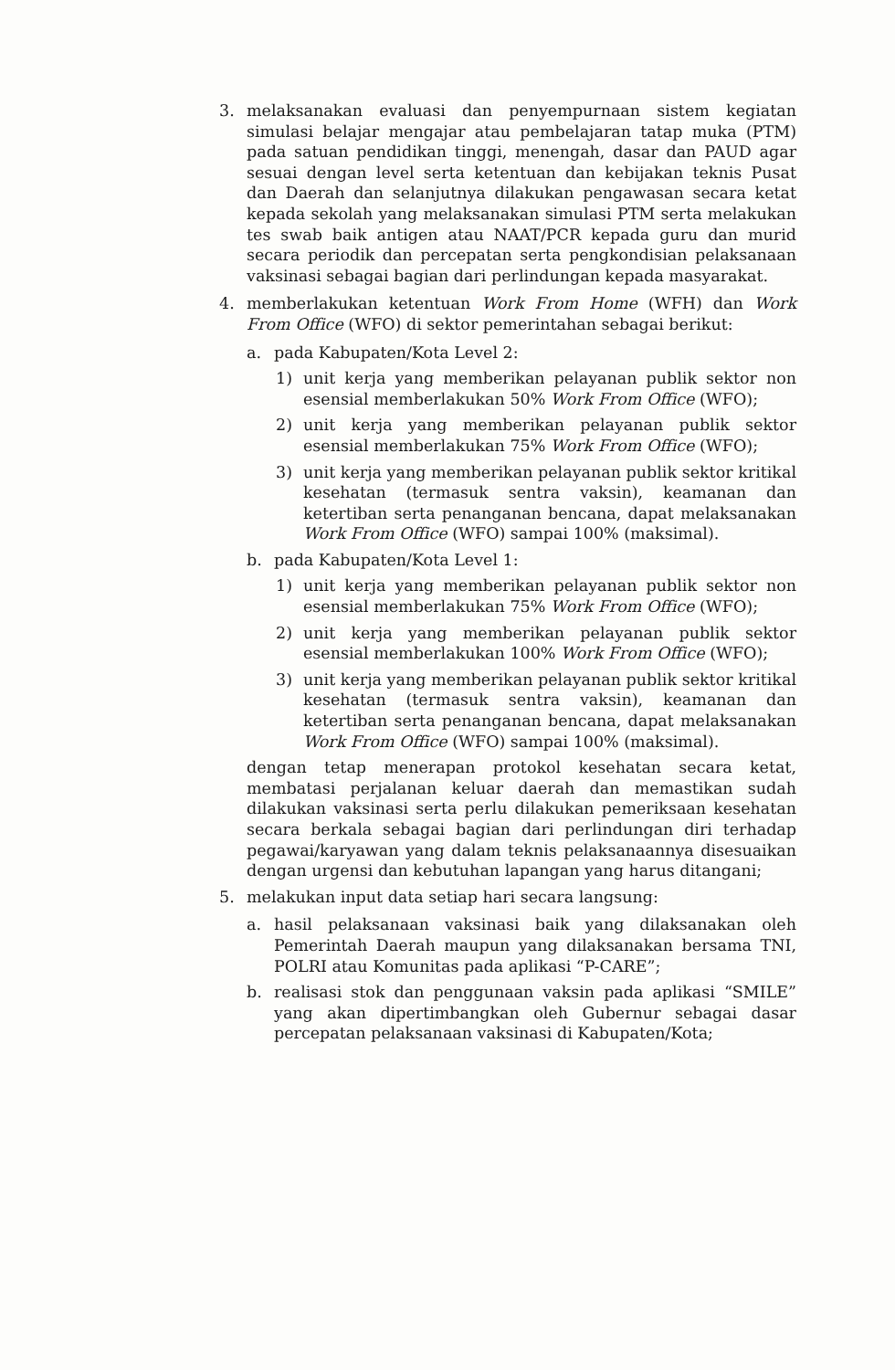3. melaksanakan evaluasi dan penyempurnaan sistem kegiatan simulasi belajar mengajar atau pembelajaran tatap muka (PTM) pada satuan pendidikan tinggi, menengah, dasar dan PAUD agar sesuai dengan level serta ketentuan dan kebijakan teknis Pusat dan Daerah dan selanjutnya dilakukan pengawasan secara ketat kepada sekolah yang melaksanakan simulasi PTM serta melakukan tes swab baik antigen atau NAAT/PCR kepada guru dan murid secara periodik dan percepatan serta pengkondisian pelaksanaan vaksinasi sebagai bagian dari perlindungan kepada masyarakat.
4. memberlakukan ketentuan Work From Home (WFH) dan Work From Office (WFO) di sektor pemerintahan sebagai berikut:
a. pada Kabupaten/Kota Level 2:
1) unit kerja yang memberikan pelayanan publik sektor non esensial memberlakukan 50% Work From Office (WFO);
2) unit kerja yang memberikan pelayanan publik sektor esensial memberlakukan 75% Work From Office (WFO);
3) unit kerja yang memberikan pelayanan publik sektor kritikal kesehatan (termasuk sentra vaksin), keamanan dan ketertiban serta penanganan bencana, dapat melaksanakan Work From Office (WFO) sampai 100% (maksimal).
b. pada Kabupaten/Kota Level 1:
1) unit kerja yang memberikan pelayanan publik sektor non esensial memberlakukan 75% Work From Office (WFO);
2) unit kerja yang memberikan pelayanan publik sektor esensial memberlakukan 100% Work From Office (WFO);
3) unit kerja yang memberikan pelayanan publik sektor kritikal kesehatan (termasuk sentra vaksin), keamanan dan ketertiban serta penanganan bencana, dapat melaksanakan Work From Office (WFO) sampai 100% (maksimal).
dengan tetap menerapan protokol kesehatan secara ketat, membatasi perjalanan keluar daerah dan memastikan sudah dilakukan vaksinasi serta perlu dilakukan pemeriksaan kesehatan secara berkala sebagai bagian dari perlindungan diri terhadap pegawai/karyawan yang dalam teknis pelaksanaannya disesuaikan dengan urgensi dan kebutuhan lapangan yang harus ditangani;
5. melakukan input data setiap hari secara langsung:
a. hasil pelaksanaan vaksinasi baik yang dilaksanakan oleh Pemerintah Daerah maupun yang dilaksanakan bersama TNI, POLRI atau Komunitas pada aplikasi “P-CARE”;
b. realisasi stok dan penggunaan vaksin pada aplikasi “SMILE” yang akan dipertimbangkan oleh Gubernur sebagai dasar percepatan pelaksanaan vaksinasi di Kabupaten/Kota;